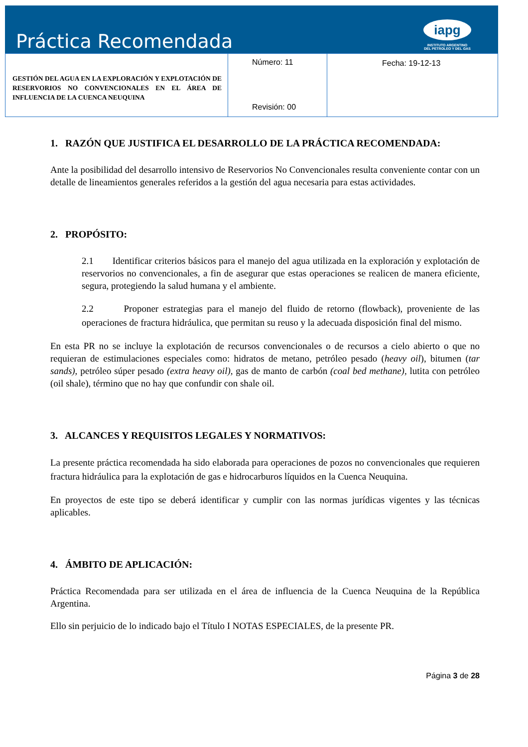Práctica Recomendada
iapg
INSTITUTO ARGENTINO
DEL PETROLEO Y DEL GAS
| GESTIÓN DEL AGUA EN LA EXPLORACIÓN Y EXPLOTACIÓN DE RESERVORIOS NO CONVENCIONALES EN EL ÁREA DE INFLUENCIA DE LA CUENCA NEUQUINA | Número: 11 Revisión: 00 | Fecha: 19-12-13 |
1. RAZÓN QUE JUSTIFICA EL DESARROLLO DE LA PRÁCTICA RECOMENDADA:
Ante la posibilidad del desarrollo intensivo de Reservorios No Convencionales resulta conveniente contar con un detalle de lineamientos generales referidos a la gestión del agua necesaria para estas actividades.
2. PROPÓSITO:
2.1 Identificar criterios básicos para el manejo del agua utilizada en la exploración y explotación de reservorios no convencionales, a fin de asegurar que estas operaciones se realicen de manera eficiente, segura, protegiendo la salud humana y el ambiente.
2.2 Proponer estrategias para el manejo del fluido de retorno (flowback), proveniente de las operaciones de fractura hidráulica, que permitan su reuso y la adecuada disposición final del mismo.
En esta PR no se incluye la explotación de recursos convencionales o de recursos a cielo abierto o que no requieran de estimulaciones especiales como: hidratos de metano, petróleo pesado (heavy oil), bitumen (tar sands), petróleo súper pesado (extra heavy oil), gas de manto de carbón (coal bed methane), lutita con petróleo (oil shale), término que no hay que confundir con shale oil.
3. ALCANCES Y REQUISITOS LEGALES Y NORMATIVOS:
La presente práctica recomendada ha sido elaborada para operaciones de pozos no convencionales que requieren fractura hidráulica para la explotación de gas e hidrocarburos líquidos en la Cuenca Neuquina.
En proyectos de este tipo se deberá identificar y cumplir con las normas jurídicas vigentes y las técnicas aplicables.
4. ÁMBITO DE APLICACIÓN:
Práctica Recomendada para ser utilizada en el área de influencia de la Cuenca Neuquina de la República Argentina.
Ello sin perjuicio de lo indicado bajo el Título I NOTAS ESPECIALES, de la presente PR.
Página 3 de 28